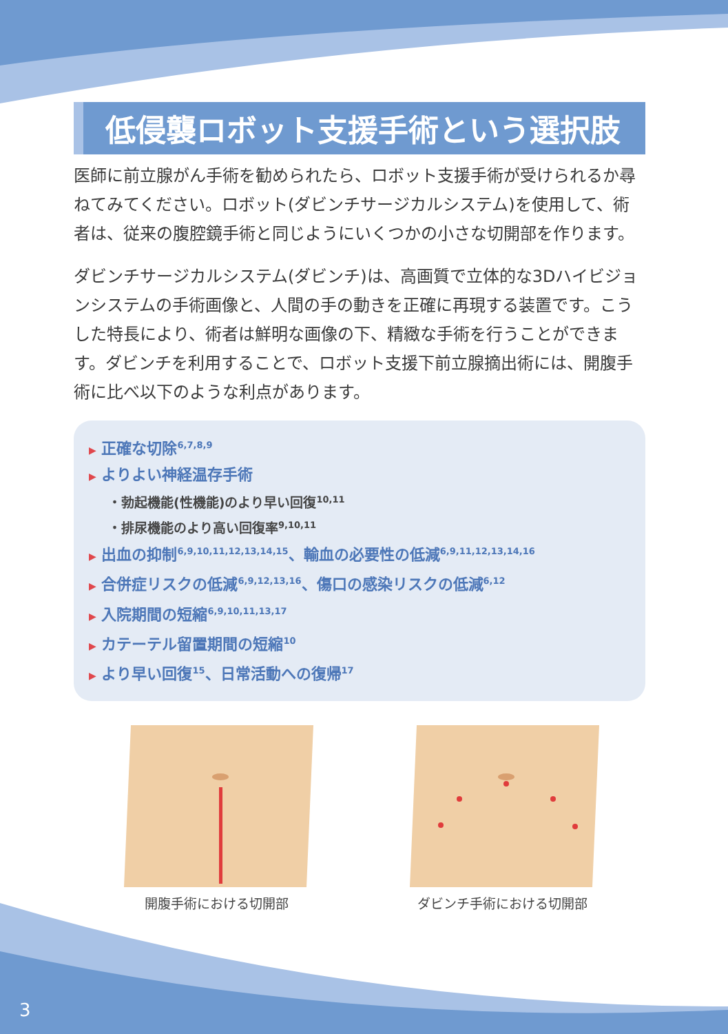低侵襲ロボット支援手術という選択肢
医師に前立腺がん手術を勧められたら、ロボット支援手術が受けられるか尋ねてみてください。ロボット(ダビンチサージカルシステム)を使用して、術者は、従来の腹腔鏡手術と同じようにいくつかの小さな切開部を作ります。
ダビンチサージカルシステム(ダビンチ)は、高画質で立体的な3Dハイビジョンシステムの手術画像と、人間の手の動きを正確に再現する装置です。こうした特長により、術者は鮮明な画像の下、精緻な手術を行うことができます。ダビンチを利用することで、ロボット支援下前立腺摘出術には、開腹手術に比べ以下のような利点があります。
▶ 正確な切除<sup>6,7,8,9</sup>
▶ よりよい神経温存手術
・勃起機能(性機能)のより早い回復<sup>10,11</sup>
・排尿機能のより高い回復率<sup>9,10,11</sup>
▶ 出血の抑制<sup>6,9,10,11,12,13,14,15</sup>、輸血の必要性の低減<sup>6,9,11,12,13,14,16</sup>
▶ 合併症リスクの低減<sup>6,9,12,13,16</sup>、傷口の感染リスクの低減<sup>6,12</sup>
▶ 入院期間の短縮<sup>6,9,10,11,13,17</sup>
▶ カテーテル留置期間の短縮<sup>10</sup>
▶ より早い回復<sup>15</sup>、日常活動への復帰<sup>17</sup>
開腹手術における切開部 ダビンチ手術における切開部
3